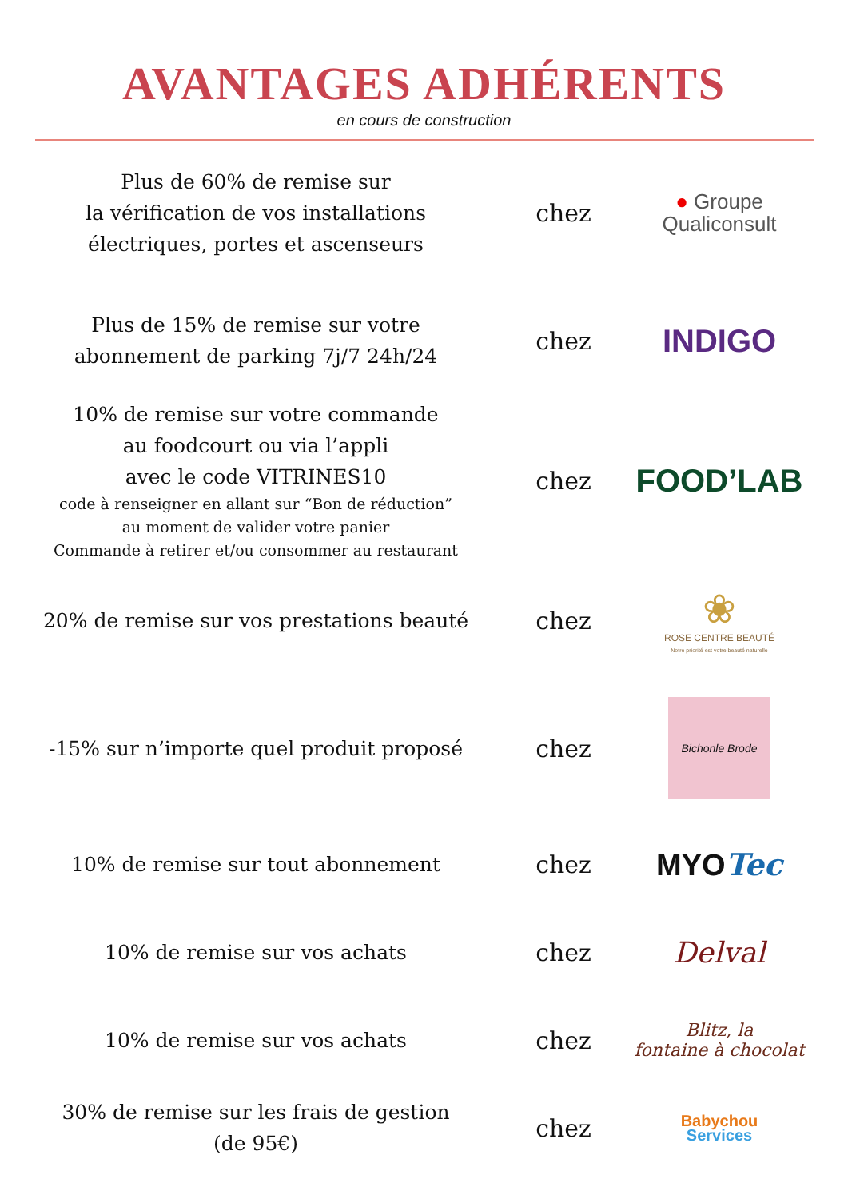AVANTAGES ADHÉRENTS
en cours de construction
Plus de 60% de remise sur
la vérification de vos installations
électriques, portes et ascenseurs
chez
● Groupe
Qualiconsult
Plus de 15% de remise sur votre
abonnement de parking 7j/7 24h/24
chez
INDIGO
10% de remise sur votre commande
au foodcourt ou via l’appli
avec le code VITRINES10
code à renseigner en allant sur “Bon de réduction”
au moment de valider votre panier
Commande à retirer et/ou consommer au restaurant
chez
FOOD’LAB
20% de remise sur vos prestations beauté
chez
❀
ROSE CENTRE BEAUTÉ
Notre priorité est votre beauté naturelle
-15% sur n’importe quel produit proposé
chez
Bichonle Brode
10% de remise sur tout abonnement
chez
MYOTec
10% de remise sur vos achats
chez
Delval
10% de remise sur vos achats
chez
Blitz, la
fontaine à chocolat
30% de remise sur les frais de gestion
(de 95€)
chez
Babychou
Services